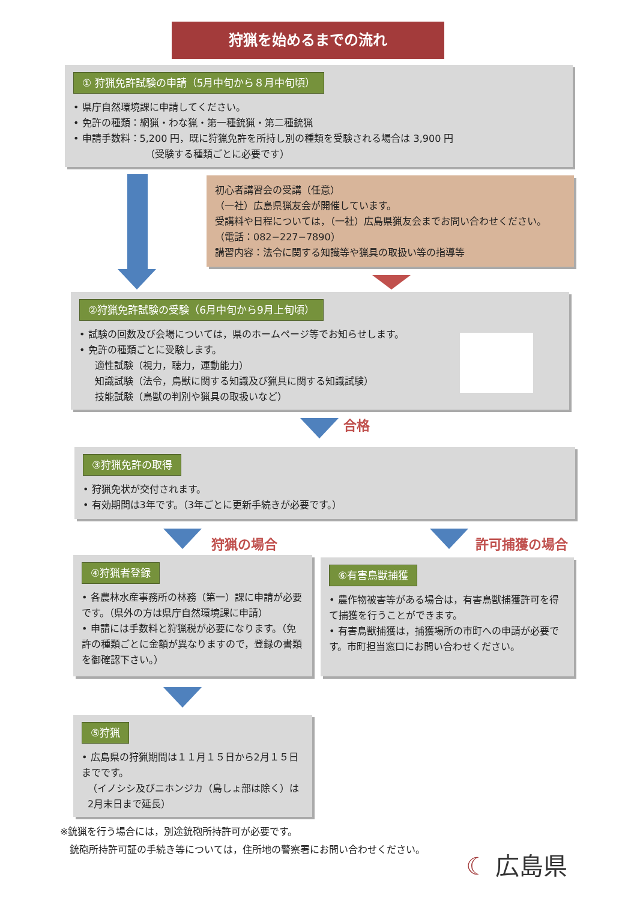狩猟を始めるまでの流れ
① 狩猟免許試験の申請（5月中旬から８月中旬頃）
• 県庁自然環境課に申請してください。
• 免許の種類：網猟・わな猟・第一種銃猟・第二種銃猟
• 申請手数料：5,200 円，既に狩猟免許を所持し別の種類を受験される場合は 3,900 円
（受験する種類ごとに必要です）
初心者講習会の受講（任意）
（一社）広島県猟友会が開催しています。
受講料や日程については，（一社）広島県猟友会までお問い合わせください。
（電話：082−227−7890）
講習内容：法令に関する知識等や猟具の取扱い等の指導等
②狩猟免許試験の受験（6月中旬から9月上旬頃）
• 試験の回数及び会場については，県のホームページ等でお知らせします。
• 免許の種類ごとに受験します。
適性試験（視力，聴力，運動能力）
知識試験（法令，鳥獣に関する知識及び猟具に関する知識試験）
技能試験（鳥獣の判別や猟具の取扱いなど）
合格
③狩猟免許の取得
• 狩猟免状が交付されます。
• 有効期間は3年です。（3年ごとに更新手続きが必要です。）
狩猟の場合 許可捕獲の場合
④狩猟者登録
• 各農林水産事務所の林務（第一）課に申請が必要です。（県外の方は県庁自然環境課に申請）
• 申請には手数料と狩猟税が必要になります。（免許の種類ごとに金額が異なりますので，登録の書類を御確認下さい。）
⑥有害鳥獣捕獲
• 農作物被害等がある場合は，有害鳥獣捕獲許可を得て捕獲を行うことができます。
• 有害鳥獣捕獲は，捕獲場所の市町への申請が必要です。市町担当窓口にお問い合わせください。
⑤狩猟
• 広島県の狩猟期間は１１月１５日から2月１５日までです。
（イノシシ及びニホンジカ（島しょ部は除く）は2月末日まで延長）
※銃猟を行う場合には，別途銃砲所持許可が必要です。
銃砲所持許可証の手続き等については，住所地の警察署にお問い合わせください。
☾ 広島県